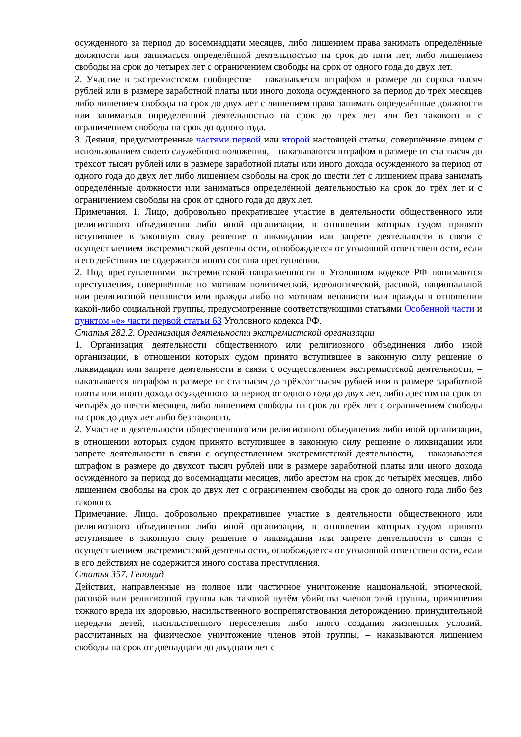осужденного за период до восемнадцати месяцев, либо лишением права занимать определённые должности или заниматься определённой деятельностью на срок до пяти лет, либо лишением свободы на срок до четырех лет с ограничением свободы на срок от одного года до двух лет.
2. Участие в экстремистском сообществе – наказывается штрафом в размере до сорока тысяч рублей или в размере заработной платы или иного дохода осужденного за период до трёх месяцев либо лишением свободы на срок до двух лет с лишением права занимать определённые должности или заниматься определённой деятельностью на срок до трёх лет или без такового и с ограничением свободы на срок до одного года.
3. Деяния, предусмотренные частями первой или второй настоящей статьи, совершённые лицом с использованием своего служебного положения, – наказываются штрафом в размере от ста тысяч до трёхсот тысяч рублей или в размере заработной платы или иного дохода осужденного за период от одного года до двух лет либо лишением свободы на срок до шести лет с лишением права занимать определённые должности или заниматься определённой деятельностью на срок до трёх лет и с ограничением свободы на срок от одного года до двух лет.
Примечания. 1. Лицо, добровольно прекратившее участие в деятельности общественного или религиозного объединения либо иной организации, в отношении которых судом принято вступившее в законную силу решение о ликвидации или запрете деятельности в связи с осуществлением экстремистской деятельности, освобождается от уголовной ответственности, если в его действиях не содержится иного состава преступления.
2. Под преступлениями экстремистской направленности в Уголовном кодексе РФ понимаются преступления, совершённые по мотивам политической, идеологической, расовой, национальной или религиозной ненависти или вражды либо по мотивам ненависти или вражды в отношении какой-либо социальной группы, предусмотренные соответствующими статьями Особенной части и пунктом «е» части первой статьи 63 Уголовного кодекса РФ.
Статья 282.2. Организация деятельности экстремистской организации
1. Организация деятельности общественного или религиозного объединения либо иной организации, в отношении которых судом принято вступившее в законную силу решение о ликвидации или запрете деятельности в связи с осуществлением экстремистской деятельности, – наказывается штрафом в размере от ста тысяч до трёхсот тысяч рублей или в размере заработной платы или иного дохода осужденного за период от одного года до двух лет, либо арестом на срок от четырёх до шести месяцев, либо лишением свободы на срок до трёх лет с ограничением свободы на срок до двух лет либо без такового.
2. Участие в деятельности общественного или религиозного объединения либо иной организации, в отношении которых судом принято вступившее в законную силу решение о ликвидации или запрете деятельности в связи с осуществлением экстремистской деятельности, – наказывается штрафом в размере до двухсот тысяч рублей или в размере заработной платы или иного дохода осужденного за период до восемнадцати месяцев, либо арестом на срок до четырёх месяцев, либо лишением свободы на срок до двух лет с ограничением свободы на срок до одного года либо без такового.
Примечание. Лицо, добровольно прекратившее участие в деятельности общественного или религиозного объединения либо иной организации, в отношении которых судом принято вступившее в законную силу решение о ликвидации или запрете деятельности в связи с осуществлением экстремистской деятельности, освобождается от уголовной ответственности, если в его действиях не содержится иного состава преступления.
Статья 357. Геноцид
Действия, направленные на полное или частичное уничтожение национальной, этнической, расовой или религиозной группы как таковой путём убийства членов этой группы, причинения тяжкого вреда их здоровью, насильственного воспрепятствования деторождению, принудительной передачи детей, насильственного переселения либо иного создания жизненных условий, рассчитанных на физическое уничтожение членов этой группы, – наказываются лишением свободы на срок от двенадцати до двадцати лет с